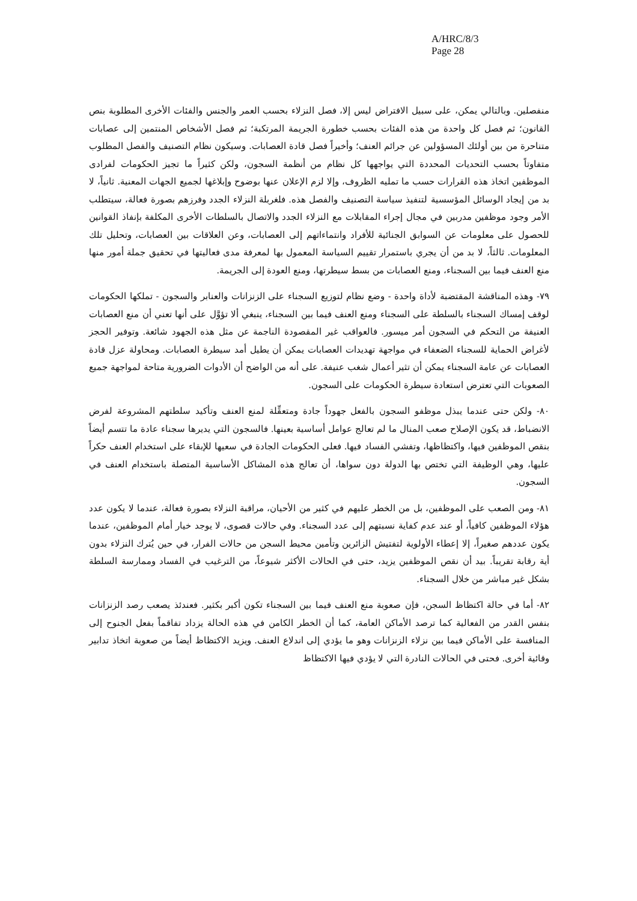A/HRC/8/3
Page 28
منفصلين. وبالتالي يمكن، على سبيل الافتراض ليس إلا، فصل النزلاء بحسب العمر والجنس والفئات الأخرى المطلوبة بنص القانون؛ ثم فصل كل واحدة من هذه الفئات بحسب خطورة الجريمة المرتكبة؛ ثم فصل الأشخاص المنتمين إلى عصابات متناحرة من بين أولئك المسؤولين عن جرائم العنف؛ وأخيراً فصل قادة العصابات. وسيكون نظام التصنيف والفصل المطلوب متفاوتاً بحسب التحديات المحددة التي يواجهها كل نظام من أنظمة السجون، ولكن كثيراً ما تجيز الحكومات لفرادى الموظفين اتخاذ هذه القرارات حسب ما تمليه الظروف، وإلا لزم الإعلان عنها بوضوح وإبلاغها لجميع الجهات المعنية. ثانياً، لا بد من إيجاد الوسائل المؤسسية لتنفيذ سياسة التصنيف والفصل هذه. فلغربلة النزلاء الجدد وفرزهم بصورة فعالة، سيتطلب الأمر وجود موظفين مدربين في مجال إجراء المقابلات مع النزلاء الجدد والاتصال بالسلطات الأخرى المكلفة بإنفاذ القوانين للحصول على معلومات عن السوابق الجنائية للأفراد وانتماءاتهم إلى العصابات، وعن العلاقات بين العصابات، وتحليل تلك المعلومات. ثالثاً، لا بد من أن يجري باستمرار تقييم السياسة المعمول بها لمعرفة مدى فعاليتها في تحقيق جملة أمور منها منع العنف فيما بين السجناء، ومنع العصابات من بسط سيطرتها، ومنع العودة إلى الجريمة.
٧٩- وهذه المناقشة المقتضبة لأداة واحدة - وضع نظام لتوزيع السجناء على الزنزانات والعنابر والسجون - تملكها الحكومات لوقف إمساك السجناء بالسلطة على السجناء ومنع العنف فيما بين السجناء، ينبغي ألا تؤوَّل على أنها تعني أن منع العصابات العنيفة من التحكم في السجون أمر ميسور. فالعواقب غير المقصودة الناجمة عن مثل هذه الجهود شائعة. وتوفير الحجز لأغراض الحماية للسجناء الضعفاء في مواجهة تهديدات العصابات يمكن أن يطيل أمد سيطرة العصابات. ومحاولة عزل قادة العصابات عن عامة السجناء يمكن أن تثير أعمال شغب عنيفة. على أنه من الواضح أن الأدوات الضرورية متاحة لمواجهة جميع الصعوبات التي تعترض استعادة سيطرة الحكومات على السجون.
٨٠- ولكن حتى عندما يبذل موظفو السجون بالفعل جهوداً جادة ومتعقِّلة لمنع العنف وتأكيد سلطتهم المشروعة لفرض الانضباط، قد يكون الإصلاح صعب المنال ما لم تعالج عوامل أساسية بعينها. فالسجون التي يديرها سجناء عادة ما تتسم أيضاً بنقص الموظفين فيها، واكتظاظها، وتفشي الفساد فيها. فعلى الحكومات الجادة في سعيها للإبقاء على استخدام العنف حكراً عليها، وهي الوظيفة التي تختص بها الدولة دون سواها، أن تعالج هذه المشاكل الأساسية المتصلة باستخدام العنف في السجون.
٨١- ومن الصعب على الموظفين، بل من الخطر عليهم في كثير من الأحيان، مراقبة النزلاء بصورة فعالة، عندما لا يكون عدد هؤلاء الموظفين كافياً، أو عند عدم كفاية نسبتهم إلى عدد السجناء. وفي حالات قصوى، لا يوجد خيار أمام الموظفين، عندما يكون عددهم صغيراً، إلا إعطاء الأولوية لتفتيش الزائرين وتأمين محيط السجن من حالات الفرار، في حين يُترك النزلاء بدون أية رقابة تقريباً. بيد أن نقص الموظفين يزيد، حتى في الحالات الأكثر شيوعاً، من الترغيب في الفساد وممارسة السلطة بشكل غير مباشر من خلال السجناء.
٨٢- أما في حالة اكتظاظ السجن، فإن صعوبة منع العنف فيما بين السجناء تكون أكبر بكثير. فعندئذ يصعب رصد الزنزانات بنفس القدر من الفعالية كما ترصد الأماكن العامة، كما أن الخطر الكامن في هذه الحالة يزداد تفاقماً بفعل الجنوح إلى المنافسة على الأماكن فيما بين نزلاء الزنزانات وهو ما يؤدي إلى اندلاع العنف. ويزيد الاكتظاظ أيضاً من صعوبة اتخاذ تدابير وقائية أخرى. فحتى في الحالات النادرة التي لا يؤدي فيها الاكتظاظ